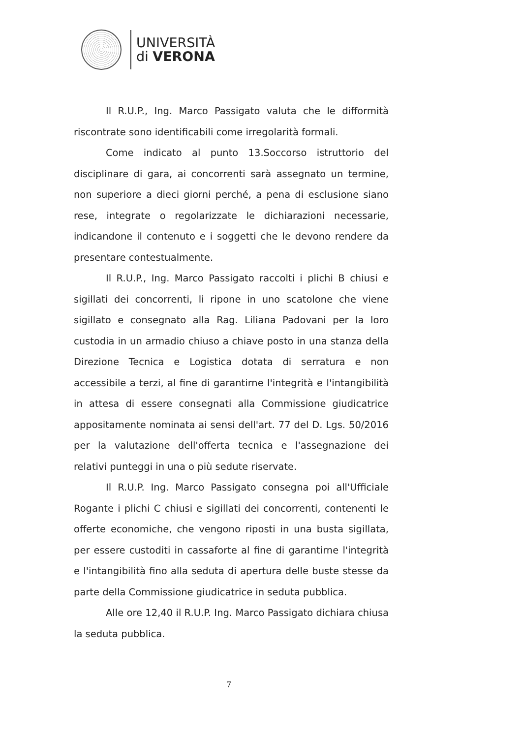UNIVERSITÀ
di VERONA
Il R.U.P., Ing. Marco Passigato valuta che le difformità riscontrate sono identificabili come irregolarità formali.
Come indicato al punto 13.Soccorso istruttorio del disciplinare di gara, ai concorrenti sarà assegnato un termine, non superiore a dieci giorni perché, a pena di esclusione siano rese, integrate o regolarizzate le dichiarazioni necessarie, indicandone il contenuto e i soggetti che le devono rendere da presentare contestualmente.
Il R.U.P., Ing. Marco Passigato raccolti i plichi B chiusi e sigillati dei concorrenti, li ripone in uno scatolone che viene sigillato e consegnato alla Rag. Liliana Padovani per la loro custodia in un armadio chiuso a chiave posto in una stanza della Direzione Tecnica e Logistica dotata di serratura e non accessibile a terzi, al fine di garantirne l'integrità e l'intangibilità in attesa di essere consegnati alla Commissione giudicatrice appositamente nominata ai sensi dell'art. 77 del D. Lgs. 50/2016 per la valutazione dell'offerta tecnica e l'assegnazione dei relativi punteggi in una o più sedute riservate.
Il R.U.P. Ing. Marco Passigato consegna poi all'Ufficiale Rogante i plichi C chiusi e sigillati dei concorrenti, contenenti le offerte economiche, che vengono riposti in una busta sigillata, per essere custoditi in cassaforte al fine di garantirne l'integrità e l'intangibilità fino alla seduta di apertura delle buste stesse da parte della Commissione giudicatrice in seduta pubblica.
Alle ore 12,40 il R.U.P. Ing. Marco Passigato dichiara chiusa la seduta pubblica.
7